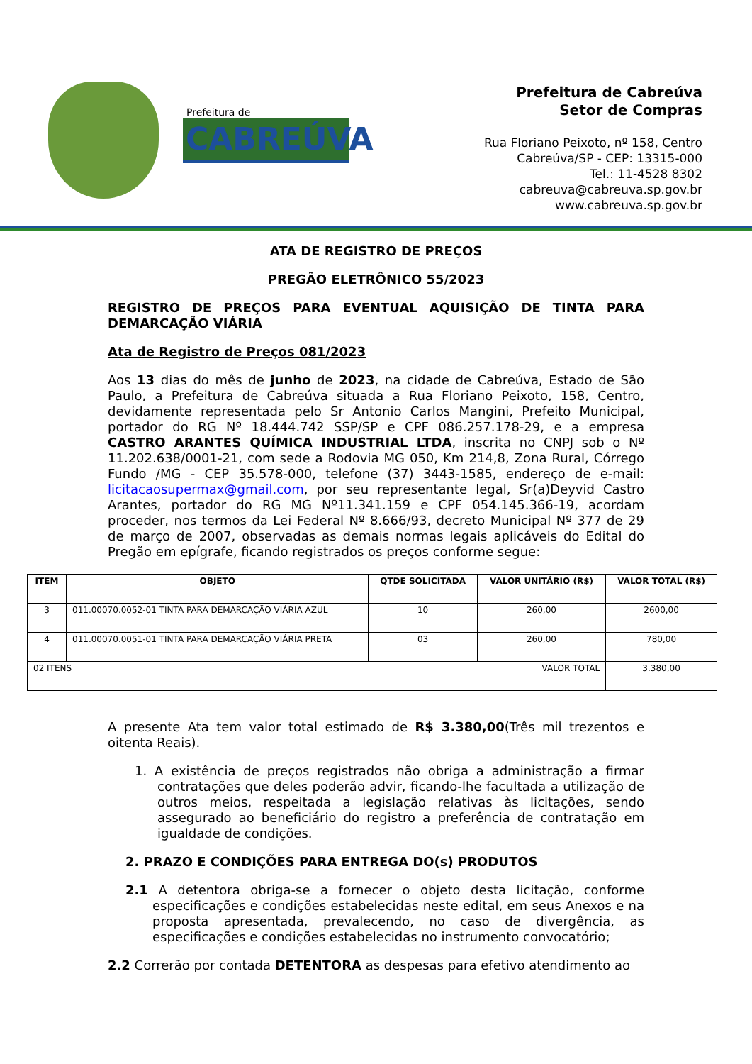Prefeitura de
CABREÚVA
Prefeitura de Cabreúva
Setor de Compras
Rua Floriano Peixoto, nº 158, Centro
Cabreúva/SP - CEP: 13315-000
Tel.: 11-4528 8302
cabreuva@cabreuva.sp.gov.br
www.cabreuva.sp.gov.br
ATA DE REGISTRO DE PREÇOS
PREGÃO ELETRÔNICO 55/2023
REGISTRO DE PREÇOS PARA EVENTUAL AQUISIÇÃO DE TINTA PARA DEMARCAÇÃO VIÁRIA
Ata de Registro de Preços 081/2023
Aos 13 dias do mês de junho de 2023, na cidade de Cabreúva, Estado de São Paulo, a Prefeitura de Cabreúva situada a Rua Floriano Peixoto, 158, Centro, devidamente representada pelo Sr Antonio Carlos Mangini, Prefeito Municipal, portador do RG Nº 18.444.742 SSP/SP e CPF 086.257.178-29, e a empresa CASTRO ARANTES QUÍMICA INDUSTRIAL LTDA, inscrita no CNPJ sob o Nº 11.202.638/0001-21, com sede a Rodovia MG 050, Km 214,8, Zona Rural, Córrego Fundo /MG - CEP 35.578-000, telefone (37) 3443-1585, endereço de e-mail: licitacaosupermax@gmail.com, por seu representante legal, Sr(a)Deyvid Castro Arantes, portador do RG MG Nº11.341.159 e CPF 054.145.366-19, acordam proceder, nos termos da Lei Federal Nº 8.666/93, decreto Municipal Nº 377 de 29 de março de 2007, observadas as demais normas legais aplicáveis do Edital do Pregão em epígrafe, ficando registrados os preços conforme segue:
| ITEM | OBJETO | QTDE SOLICITADA | VALOR UNITÁRIO (R$) | VALOR TOTAL (R$) |
| --- | --- | --- | --- | --- |
| 3 | 011.00070.0052-01 TINTA PARA DEMARCAÇÃO VIÁRIA AZUL | 10 | 260,00 | 2600,00 |
| 4 | 011.00070.0051-01 TINTA PARA DEMARCAÇÃO VIÁRIA PRETA | 03 | 260,00 | 780,00 |
| 02 ITENS VALOR TOTAL | | | | 3.380,00 |
A presente Ata tem valor total estimado de R$ 3.380,00(Três mil trezentos e oitenta Reais).
1. A existência de preços registrados não obriga a administração a firmar contratações que deles poderão advir, ficando-lhe facultada a utilização de outros meios, respeitada a legislação relativas às licitações, sendo assegurado ao beneficiário do registro a preferência de contratação em igualdade de condições.
2. PRAZO E CONDIÇÕES PARA ENTREGA DO(s) PRODUTOS
2.1 A detentora obriga-se a fornecer o objeto desta licitação, conforme especificações e condições estabelecidas neste edital, em seus Anexos e na proposta apresentada, prevalecendo, no caso de divergência, as especificações e condições estabelecidas no instrumento convocatório;
2.2 Correrão por contada DETENTORA as despesas para efetivo atendimento ao